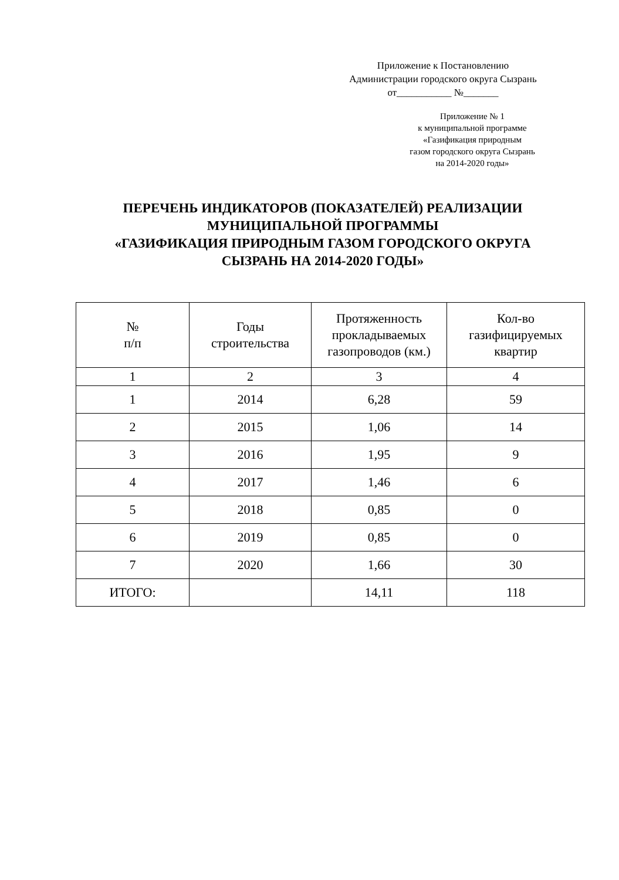Приложение к Постановлению
Администрации городского округа Сызрань
от___________ №_______
Приложение № 1
к муниципальной программе
«Газификация природным
газом городского округа Сызрань
на 2014-2020 годы»
ПЕРЕЧЕНЬ ИНДИКАТОРОВ (ПОКАЗАТЕЛЕЙ) РЕАЛИЗАЦИИ МУНИЦИПАЛЬНОЙ ПРОГРАММЫ
«ГАЗИФИКАЦИЯ ПРИРОДНЫМ ГАЗОМ ГОРОДСКОГО ОКРУГА СЫЗРАНЬ НА 2014-2020 ГОДЫ»
| № п/п | Годы строительства | Протяженность прокладываемых газопроводов (км.) | Кол-во газифицируемых квартир |
| --- | --- | --- | --- |
| 1 | 2 | 3 | 4 |
| 1 | 2014 | 6,28 | 59 |
| 2 | 2015 | 1,06 | 14 |
| 3 | 2016 | 1,95 | 9 |
| 4 | 2017 | 1,46 | 6 |
| 5 | 2018 | 0,85 | 0 |
| 6 | 2019 | 0,85 | 0 |
| 7 | 2020 | 1,66 | 30 |
| ИТОГО: | | 14,11 | 118 |